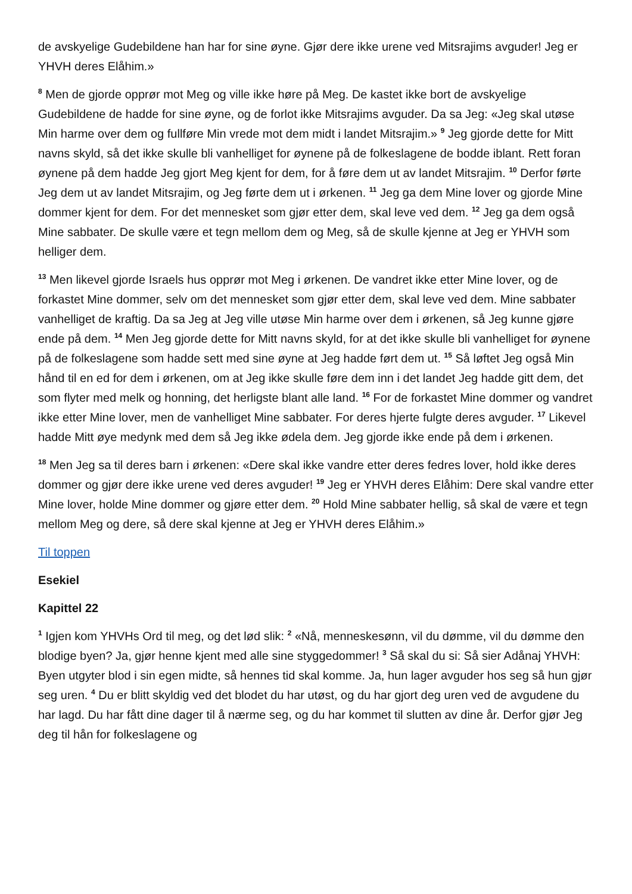de avskyelige Gudebildene han har for sine øyne. Gjør dere ikke urene ved Mitsrajims avguder! Jeg er YHVH deres Elåhim.»
<sup>8</sup> Men de gjorde opprør mot Meg og ville ikke høre på Meg. De kastet ikke bort de avskyelige Gudebildene de hadde for sine øyne, og de forlot ikke Mitsrajims avguder. Da sa Jeg: «Jeg skal utøse Min harme over dem og fullføre Min vrede mot dem midt i landet Mitsrajim.» <sup>9</sup> Jeg gjorde dette for Mitt navns skyld, så det ikke skulle bli vanhelliget for øynene på de folkeslagene de bodde iblant. Rett foran øynene på dem hadde Jeg gjort Meg kjent for dem, for å føre dem ut av landet Mitsrajim. <sup>10</sup> Derfor førte Jeg dem ut av landet Mitsrajim, og Jeg førte dem ut i ørkenen. <sup>11</sup> Jeg ga dem Mine lover og gjorde Mine dommer kjent for dem. For det mennesket som gjør etter dem, skal leve ved dem. <sup>12</sup> Jeg ga dem også Mine sabbater. De skulle være et tegn mellom dem og Meg, så de skulle kjenne at Jeg er YHVH som helliger dem.
<sup>13</sup> Men likevel gjorde Israels hus opprør mot Meg i ørkenen. De vandret ikke etter Mine lover, og de forkastet Mine dommer, selv om det mennesket som gjør etter dem, skal leve ved dem. Mine sabbater vanhelliget de kraftig. Da sa Jeg at Jeg ville utøse Min harme over dem i ørkenen, så Jeg kunne gjøre ende på dem. <sup>14</sup> Men Jeg gjorde dette for Mitt navns skyld, for at det ikke skulle bli vanhelliget for øynene på de folkeslagene som hadde sett med sine øyne at Jeg hadde ført dem ut. <sup>15</sup> Så løftet Jeg også Min hånd til en ed for dem i ørkenen, om at Jeg ikke skulle føre dem inn i det landet Jeg hadde gitt dem, det som flyter med melk og honning, det herligste blant alle land. <sup>16</sup> For de forkastet Mine dommer og vandret ikke etter Mine lover, men de vanhelliget Mine sabbater. For deres hjerte fulgte deres avguder. <sup>17</sup> Likevel hadde Mitt øye medynk med dem så Jeg ikke ødela dem. Jeg gjorde ikke ende på dem i ørkenen.
<sup>18</sup> Men Jeg sa til deres barn i ørkenen: «Dere skal ikke vandre etter deres fedres lover, hold ikke deres dommer og gjør dere ikke urene ved deres avguder! <sup>19</sup> Jeg er YHVH deres Elåhim: Dere skal vandre etter Mine lover, holde Mine dommer og gjøre etter dem. <sup>20</sup> Hold Mine sabbater hellig, så skal de være et tegn mellom Meg og dere, så dere skal kjenne at Jeg er YHVH deres Elåhim.»
Til toppen
Esekiel
Kapittel 22
<sup>1</sup> Igjen kom YHVHs Ord til meg, og det lød slik: <sup>2</sup> «Nå, menneskesønn, vil du dømme, vil du dømme den blodige byen? Ja, gjør henne kjent med alle sine styggedommer! <sup>3</sup> Så skal du si: Så sier Adånaj YHVH: Byen utgyter blod i sin egen midte, så hennes tid skal komme. Ja, hun lager avguder hos seg så hun gjør seg uren. <sup>4</sup> Du er blitt skyldig ved det blodet du har utøst, og du har gjort deg uren ved de avgudene du har lagd. Du har fått dine dager til å nærme seg, og du har kommet til slutten av dine år. Derfor gjør Jeg deg til hån for folkeslagene og